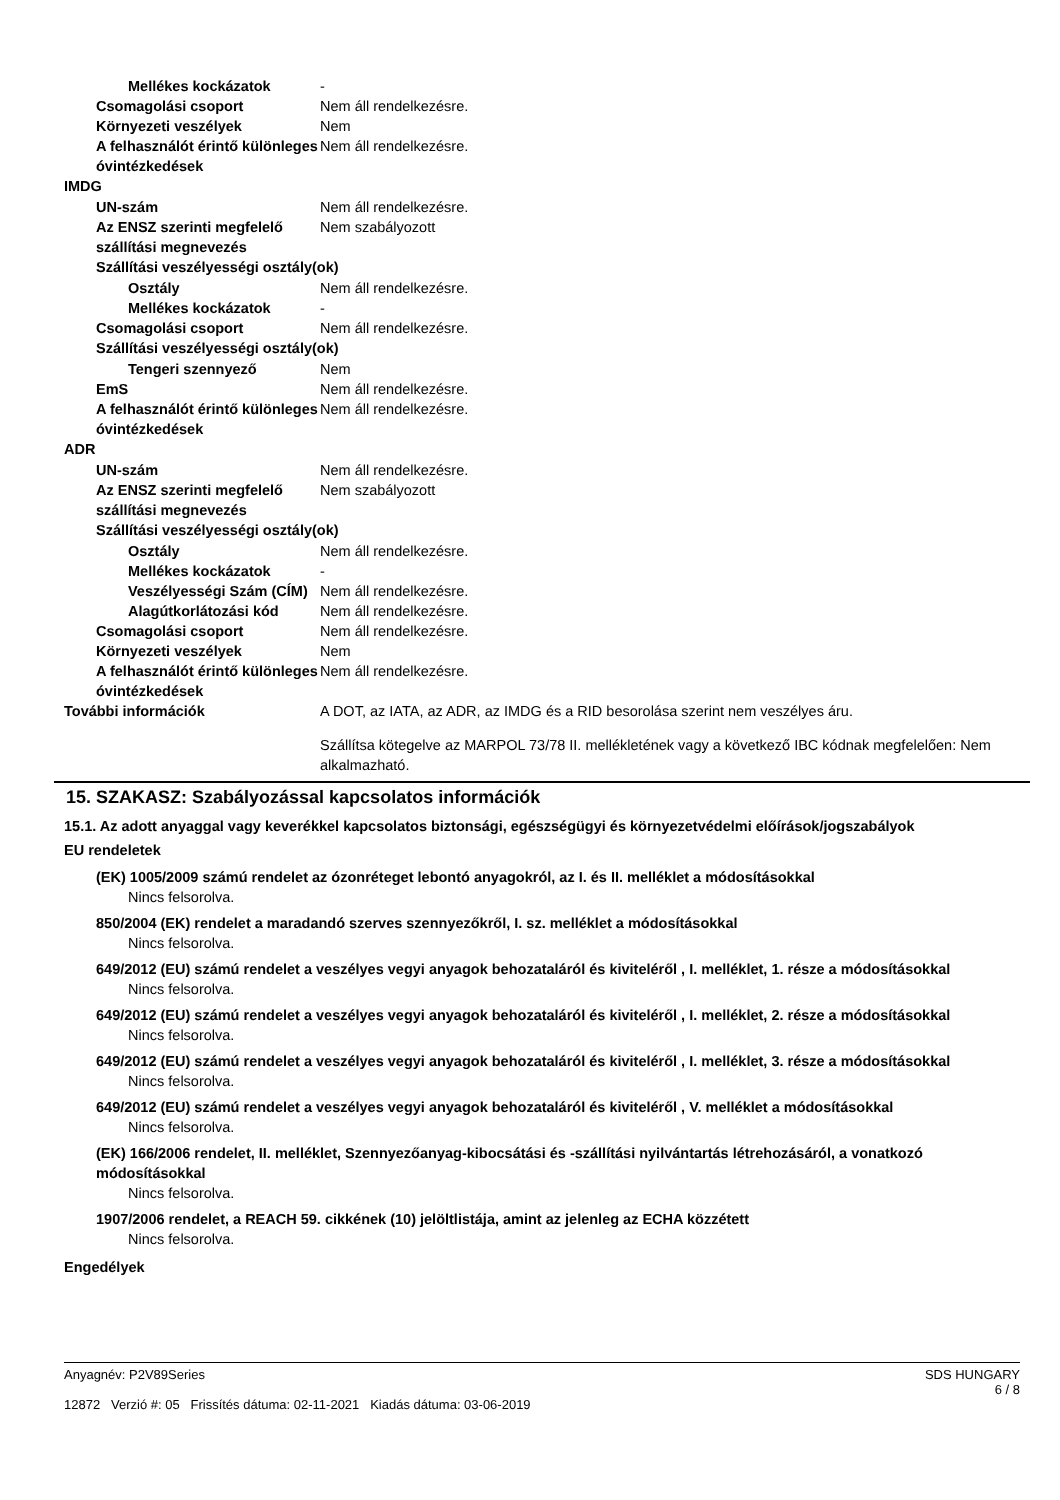Mellékes kockázatok -
Csomagolási csoport Nem áll rendelkezésre.
Környezeti veszélyek Nem
A felhasználót érintő különleges óvintézkedések Nem áll rendelkezésre.
IMDG
UN-szám Nem áll rendelkezésre.
Az ENSZ szerinti megfelelő szállítási megnevezés Nem szabályozott
Szállítási veszélyességi osztály(ok)
Osztály Nem áll rendelkezésre.
Mellékes kockázatok -
Csomagolási csoport Nem áll rendelkezésre.
Szállítási veszélyességi osztály(ok)
Tengeri szennyező Nem
EmS Nem áll rendelkezésre.
A felhasználót érintő különleges óvintézkedések Nem áll rendelkezésre.
ADR
UN-szám Nem áll rendelkezésre.
Az ENSZ szerinti megfelelő szállítási megnevezés Nem szabályozott
Szállítási veszélyességi osztály(ok)
Osztály Nem áll rendelkezésre.
Mellékes kockázatok -
Veszélyességi Szám (CÍM) Nem áll rendelkezésre.
Alagútkorlátozási kód Nem áll rendelkezésre.
Csomagolási csoport Nem áll rendelkezésre.
Környezeti veszélyek Nem
A felhasználót érintő különleges óvintézkedések Nem áll rendelkezésre.
További információk A DOT, az IATA, az ADR, az IMDG és a RID besorolása szerint nem veszélyes áru.
Szállítsa kötegelve az MARPOL 73/78 II. mellékletének vagy a következő IBC kódnak megfelelően: Nem alkalmazható.
15. SZAKASZ: Szabályozással kapcsolatos információk
15.1. Az adott anyaggal vagy keverékkel kapcsolatos biztonsági, egészségügyi és környezetvédelmi előírások/jogszabályok
EU rendeletek
(EK) 1005/2009 számú rendelet az ózonréteget lebontó anyagokról, az I. és II. melléklet a módosításokkal
Nincs felsorolva.
850/2004 (EK) rendelet a maradandó szerves szennyezőkről, I. sz. melléklet a módosításokkal
Nincs felsorolva.
649/2012 (EU) számú rendelet a veszélyes vegyi anyagok behozataláról és kiviteléről , I. melléklet, 1. része a módosításokkal
Nincs felsorolva.
649/2012 (EU) számú rendelet a veszélyes vegyi anyagok behozataláról és kiviteléről , I. melléklet, 2. része a módosításokkal
Nincs felsorolva.
649/2012 (EU) számú rendelet a veszélyes vegyi anyagok behozataláról és kiviteléről , I. melléklet, 3. része a módosításokkal
Nincs felsorolva.
649/2012 (EU) számú rendelet a veszélyes vegyi anyagok behozataláról és kiviteléről , V. melléklet a módosításokkal
Nincs felsorolva.
(EK) 166/2006 rendelet, II. melléklet, Szennyezőanyag-kibocsátási és -szállítási nyilvántartás létrehozásáról, a vonatkozó módosításokkal
Nincs felsorolva.
1907/2006 rendelet, a REACH 59. cikkének (10) jelöltlistája, amint az jelenleg az ECHA közzétett
Nincs felsorolva.
Engedélyek
Anyagnév: P2V89Series
12872 Verzió #: 05 Frissítés dátuma: 02-11-2021 Kiadás dátuma: 03-06-2019
SDS HUNGARY
6 / 8